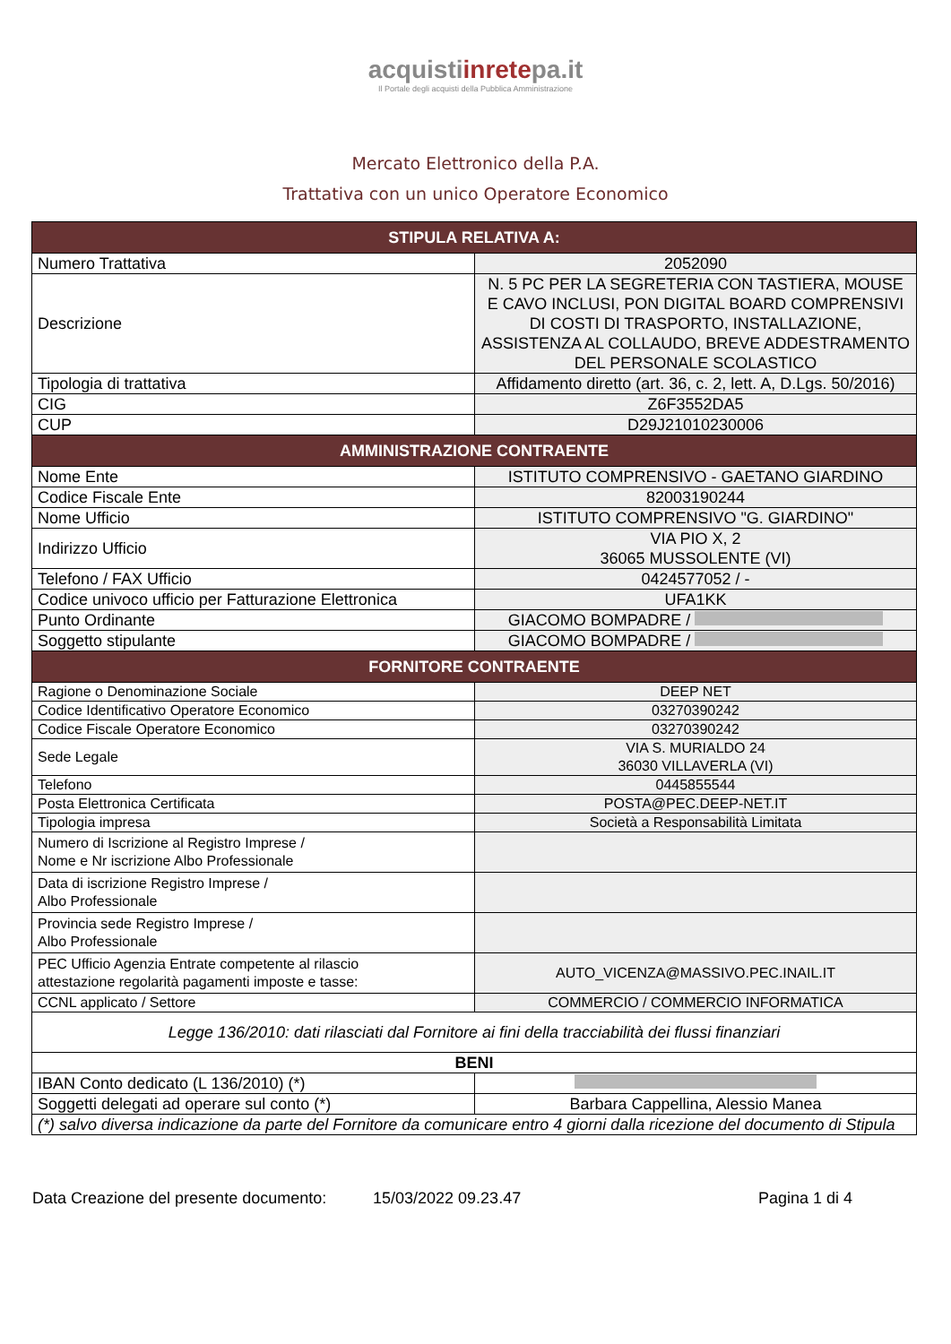acquistiinretepa.it
Il Portale degli acquisti della Pubblica Amministrazione
Mercato Elettronico della P.A.
Trattativa con un unico Operatore Economico
| STIPULA RELATIVA A: | |
| --- | --- |
| Numero Trattativa | 2052090 |
| Descrizione | N. 5 PC PER LA SEGRETERIA CON TASTIERA, MOUSE E CAVO INCLUSI, PON DIGITAL BOARD COMPRENSIVI DI COSTI DI TRASPORTO, INSTALLAZIONE, ASSISTENZA AL COLLAUDO, BREVE ADDESTRAMENTO DEL PERSONALE SCOLASTICO |
| Tipologia di trattativa | Affidamento diretto (art. 36, c. 2, lett. A, D.Lgs. 50/2016) |
| CIG | Z6F3552DA5 |
| CUP | D29J21010230006 |
| AMMINISTRAZIONE CONTRAENTE | |
| Nome Ente | ISTITUTO COMPRENSIVO - GAETANO GIARDINO |
| Codice Fiscale Ente | 82003190244 |
| Nome Ufficio | ISTITUTO COMPRENSIVO "G. GIARDINO" |
| Indirizzo Ufficio | VIA PIO X, 2 36065 MUSSOLENTE (VI) |
| Telefono / FAX Ufficio | 0424577052 / - |
| Codice univoco ufficio per Fatturazione Elettronica | UFA1KK |
| Punto Ordinante | GIACOMO BOMPADRE / |
| Soggetto stipulante | GIACOMO BOMPADRE / |
| FORNITORE CONTRAENTE | |
| Ragione o Denominazione Sociale | DEEP NET |
| Codice Identificativo Operatore Economico | 03270390242 |
| Codice Fiscale Operatore Economico | 03270390242 |
| Sede Legale | VIA S. MURIALDO 24 36030 VILLAVERLA (VI) |
| Telefono | 0445855544 |
| Posta Elettronica Certificata | POSTA@PEC.DEEP-NET.IT |
| Tipologia impresa | Società a Responsabilità Limitata |
| Numero di Iscrizione al Registro Imprese / Nome e Nr iscrizione Albo Professionale | |
| Data di iscrizione Registro Imprese / Albo Professionale | |
| Provincia sede Registro Imprese / Albo Professionale | |
| PEC Ufficio Agenzia Entrate competente al rilascio attestazione regolarità pagamenti imposte e tasse: | AUTO_VICENZA@MASSIVO.PEC.INAIL.IT |
| CCNL applicato / Settore | COMMERCIO / COMMERCIO INFORMATICA |
| Legge 136/2010: dati rilasciati dal Fornitore ai fini della tracciabilità dei flussi finanziari | |
| BENI | |
| IBAN Conto dedicato (L 136/2010) (*) | |
| Soggetti delegati ad operare sul conto (*) | Barbara Cappellina, Alessio Manea |
| (*) salvo diversa indicazione da parte del Fornitore da comunicare entro 4 giorni dalla ricezione del documento di Stipula | |
Data Creazione del presente documento: 15/03/2022 09.23.47 Pagina 1 di 4